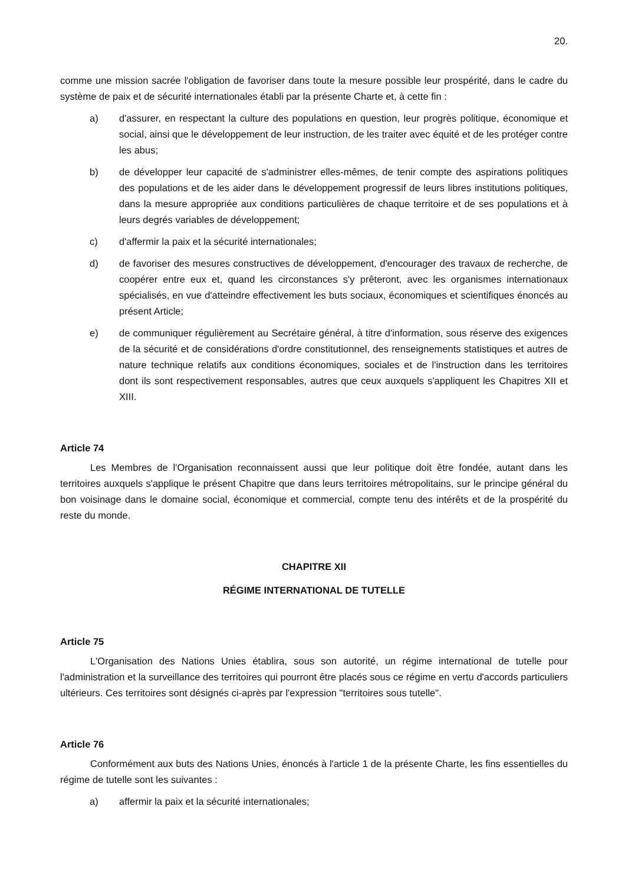20.
comme une mission sacrée l'obligation de favoriser dans toute la mesure possible leur prospérité, dans le cadre du système de paix et de sécurité internationales établi par la présente Charte et, à cette fin :
a) d'assurer, en respectant la culture des populations en question, leur progrès politique, économique et social, ainsi que le développement de leur instruction, de les traiter avec équité et de les protéger contre les abus;
b) de développer leur capacité de s'administrer elles-mêmes, de tenir compte des aspirations politiques des populations et de les aider dans le développement progressif de leurs libres institutions politiques, dans la mesure appropriée aux conditions particulières de chaque territoire et de ses populations et à leurs degrés variables de développement;
c) d'affermir la paix et la sécurité internationales;
d) de favoriser des mesures constructives de développement, d'encourager des travaux de recherche, de coopérer entre eux et, quand les circonstances s'y prêteront, avec les organismes internationaux spécialisés, en vue d'atteindre effectivement les buts sociaux, économiques et scientifiques énoncés au présent Article;
e) de communiquer régulièrement au Secrétaire général, à titre d'information, sous réserve des exigences de la sécurité et de considérations d'ordre constitutionnel, des renseignements statistiques et autres de nature technique relatifs aux conditions économiques, sociales et de l'instruction dans les territoires dont ils sont respectivement responsables, autres que ceux auxquels s'appliquent les Chapitres XII et XIII.
Article 74
Les Membres de l'Organisation reconnaissent aussi que leur politique doit être fondée, autant dans les territoires auxquels s'applique le présent Chapitre que dans leurs territoires métropolitains, sur le principe général du bon voisinage dans le domaine social, économique et commercial, compte tenu des intérêts et de la prospérité du reste du monde.
CHAPITRE XII
RÉGIME INTERNATIONAL DE TUTELLE
Article 75
L'Organisation des Nations Unies établira, sous son autorité, un régime international de tutelle pour l'administration et la surveillance des territoires qui pourront être placés sous ce régime en vertu d'accords particuliers ultérieurs. Ces territoires sont désignés ci-après par l'expression "territoires sous tutelle".
Article 76
Conformément aux buts des Nations Unies, énoncés à l'article 1 de la présente Charte, les fins essentielles du régime de tutelle sont les suivantes :
a) affermir la paix et la sécurité internationales;